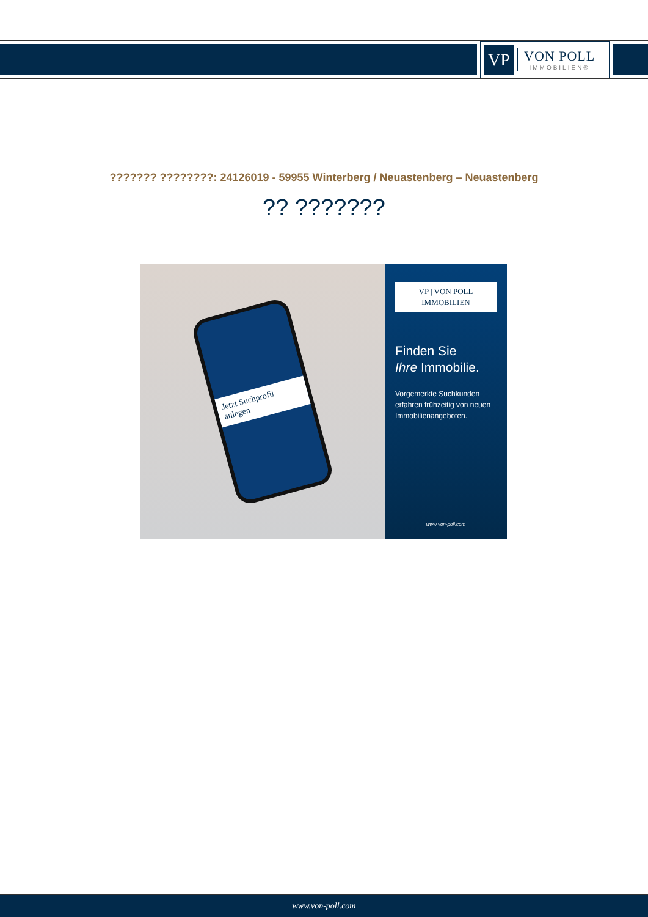VP
VON POLL
IMMOBILIEN®
??????? ????????: 24126019 - 59955 Winterberg / Neuastenberg – Neuastenberg
?? ???????
Jetzt Suchprofil anlegen
VP | VON POLL IMMOBILIEN
Finden Sie
Ihre Immobilie.
Vorgemerkte Suchkunden erfahren frühzeitig von neuen Immobilienangeboten.
www.von-poll.com
www.von-poll.com